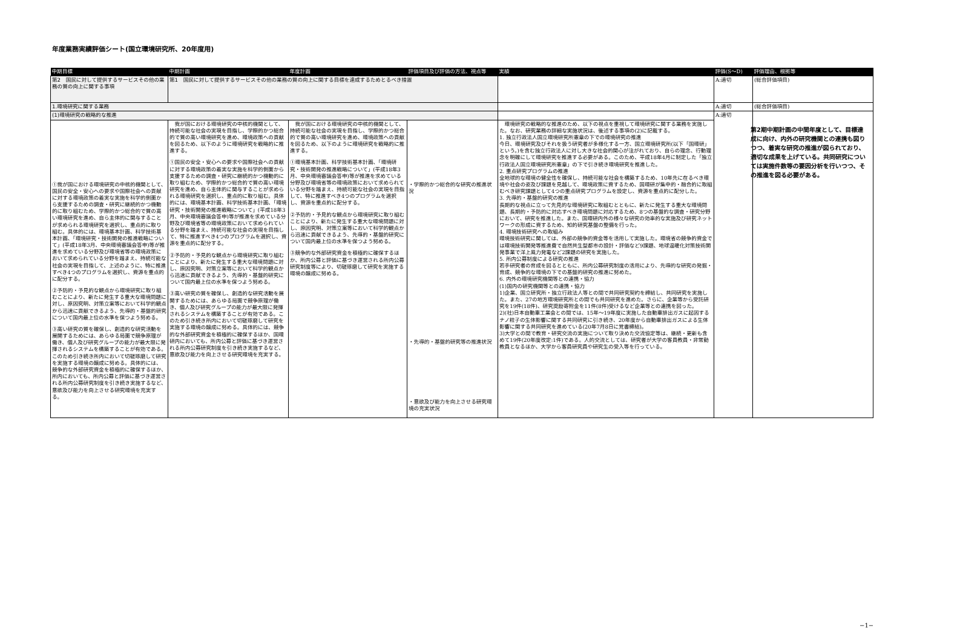年度業務実績評価シート(国立環境研究所、20年度用)
| 中期目標 | 中期計画 | 年度計画 | 評価項目及び評価の方法、視点等 | 実績 | 評価(S～D) | 評価理由、根拠等 |
| --- | --- | --- | --- | --- | --- | --- |
| 第2 国民に対して提供するサービスその他の業務の質の向上に関する事項 | 第1 国民に対して提供するサービスその他の業務の質の向上に関する目標を達成するためとるべき措置 | | | | A:適切 | (総合評価項目) |
| 1.環境研究に関する業務 | | | | | A:適切 | (総合評価項目) |
| (1)環境研究の戦略的な推進 | | | | | A:適切 | |
| ①我が国における環境研究の中核的機関として、国民の安全・安心への要求や国際社会への貢献に対する環境政策の着実な実施を科学的側面から支援するための調査・研究に継続的かつ機動的に取り組むため、学際的かつ総合的で質の高い環境研究を進め、自ら主体的に関与することが求められる環境研究を選択し、重点的に取り組む。具体的には、環境基本計画、科学技術基本計画、「環境研究・技術開発の推進戦略について」(平成18年3月、中央環境審議会答申)等が推進を求めている分野及び環境省等の環境政策において求められている分野を踏まえ、持続可能な社会の実現を目指して、上述のように、特に推進すべき4つのプログラムを選択し、資源を重点的に配分する。 ②予防的・予見的な観点から環境研究に取り組むことにより、新たに発生する重大な環境問題に対し、原因究明、対策立案等において科学的観点から迅速に貢献できるよう、先導的・基盤的研究について国内最上位の水準を保つよう努める。 ③高い研究の質を確保し、創造的な研究活動を展開するためには、あらゆる局面で競争原理が働き、個人及び研究グループの能力が最大限に発揮されるシステムを構築することが有効である。このため引き続き所内において切磋琢磨して研究を実施する環境の醸成に努める。具体的には、競争的な外部研究資金を積極的に確保するほか、所内においても、所内公募と評価に基づき運営される所内公募研究制度を引き続き実施するなど、意欲及び能力を向上させる研究環境を充実する。 | 我が国における環境研究の中核的機関として、持続可能な社会の実現を目指し、学際的かつ総合的で質の高い環境研究を進め、環境政策への貢献を図るため、以下のように環境研究を戦略的に推進する。 ①国民の安全・安心への要求や国際社会への貢献に対する環境政策の着実な実施を科学的側面から支援するための調査・研究に継続的かつ機動的に取り組むため、学際的かつ総合的で質の高い環境研究を進め、自ら主体的に関与することが求められる環境研究を選択し、重点的に取り組む。具体的には、環境基本計画、科学技術基本計画、「環境研究・技術開発の推進戦略について」(平成18年3月、中央環境審議会答申)等が推進を求めている分野及び環境省等の環境政策において求められている分野を踏まえ、持続可能な社会の実現を目指して、特に推進すべき4つのプログラムを選択し、資源を重点的に配分する。 ②予防的・予見的な観点から環境研究に取り組むことにより、新たに発生する重大な環境問題に対し、原因究明、対策立案等において科学的観点から迅速に貢献できるよう、先導的・基盤的研究について国内最上位の水準を保つよう努める。 ③高い研究の質を確保し、創造的な研究活動を展開するためには、あらゆる局面で競争原理が働き、個人及び研究グループの能力が最大限に発揮されるシステムを構築することが有効である。このため引き続き所内において切磋琢磨して研究を実施する環境の醸成に努める。具体的には、競争的な外部研究資金を積極的に確保するほか、国環研内においても、所内公募と評価に基づき運営される所内公募研究制度を引き続き実施するなど、意欲及び能力を向上させる研究環境を充実する。 | 我が国における環境研究の中核的機関として、持続可能な社会の実現を目指し、学際的かつ総合的で質の高い環境研究を進め、環境政策への貢献を図るため、以下のように環境研究を戦略的に推進する。 ①環境基本計画、科学技術基本計画、「環境研究・技術開発の推進戦略について」(平成18年3月、中央環境審議会答申)等が推進を求めている分野及び環境省等の環境政策において求められている分野を踏まえ、持続可能な社会の実現を目指して、特に推進すべき4つのプログラムを選択し、資源を重点的に配分する。 ②予防的・予見的な観点から環境研究に取り組むことにより、新たに発生する重大な環境問題に対し、原因究明、対策立案等において科学的観点から迅速に貢献できるよう、先導的・基盤的研究について国内最上位の水準を保つよう努める。 ③競争的な外部研究資金を積極的に確保するほか、所内公募と評価に基づき運営される所内公募研究制度等により、切磋琢磨して研究を実施する環境の醸成に努める。 | ・学際的かつ総合的な研究の推進状況 ・先導的・基盤的研究等の推進状況 ・意欲及び能力を向上させる研究環境の充実状況 | 環境研究の戦略的な推進のため、以下の視点を重視して環境研究に関する業務を実施した。なお、研究業務の詳細な実施状況は、後述する事項の(2)に記載する。 1. 独立行政法人国立環境研究所憲章の下での環境研究の推進 今日、環境研究及びそれを扱う研究者が多様化する一方、国立環境研究所(以下「国環研」という。)を含む独立行政法人に対し大きな社会的関心が注がれており、自らの理念、行動理念を明確にして環境研究を推進する必要がある。このため、平成18年4月に制定した「独立行政法人国立環境研究所憲章」の下で引き続き環境研究を推進した。 2. 重点研究プログラムの推進 全地球的な環境の健全性を確保し、持続可能な社会を構築するため、10年先に在るべき環境や社会の姿及び課題を見越して、環境政策に資するため、国環研が集中的・融合的に取組むべき研究課題として4つの重点研究プログラムを設定し、資源を重点的に配分した。 3. 先導的・基盤的研究の推進 長期的な視点に立って先見的な環境研究に取組むとともに、新たに発生する重大な環境問題、長期的・予防的に対応すべき環境問題に対応するため、8つの基盤的な調査・研究分野において、研究を推進した。また、国環研内外の様々な研究の効率的な実施及び研究ネットワークの形成に資するため、知的研究基盤の整備を行った。 4. 環境技術研究への取組み 環境技術研究に関しては、外部の競争的資金等を活用して実施した。環境省の競争的資金では環境技術開発等推進費で自然共生型都市の設計・評価など9課題、地球温暖化対策技術開発事業で洋上風力発電など2課題の研究を実施した。 5. 所内公募制度による研究の推進 若手研究者の育成を図るとともに、所内公募研究制度の活用により、先導的な研究の発掘・育成、競争的な環境の下での基盤的研究の推進に努めた。 6. 内外の環境研究機関等との連携・協力 (1)国内の研究機関等との連携・協力 1)企業、国立研究所・独立行政法人等との間で共同研究契約を締結し、共同研究を実施した。また、27の地方環境研究所との間でも共同研究を進めた。さらに、企業等から受託研究を19件(18件)、研究奨励寄附金を11件(8件)受けるなど企業等との連携を図った。 2)(社)日本自動車工業会との間では、15年～19年度に実施した自動車排出ガスに起因するナノ粒子の生体影響に関する共同研究に引き続き、20年度から自動車排出ガスによる生体影響に関する共同研究を進めている(20年7月8日に覚書締結)。 3)大学との間で教育・研究交流の実施について取り決めた交流協定等は、継続・更新も含めて19件(20年度改定:1件)である。人的交流としては、研究者が大学の客員教員・非常勤教員となるほか、大学から客員研究員や研究生の受入等を行っている。 | | |
第2期中期計画の中間年度として、目標達成に向け、内外の研究機関との連携も図りつつ、着実な研究の推進が図られており、適切な成果を上げている。共同研究については実施件数等の要因分析を行いつつ、その推進を図る必要がある。
−1−